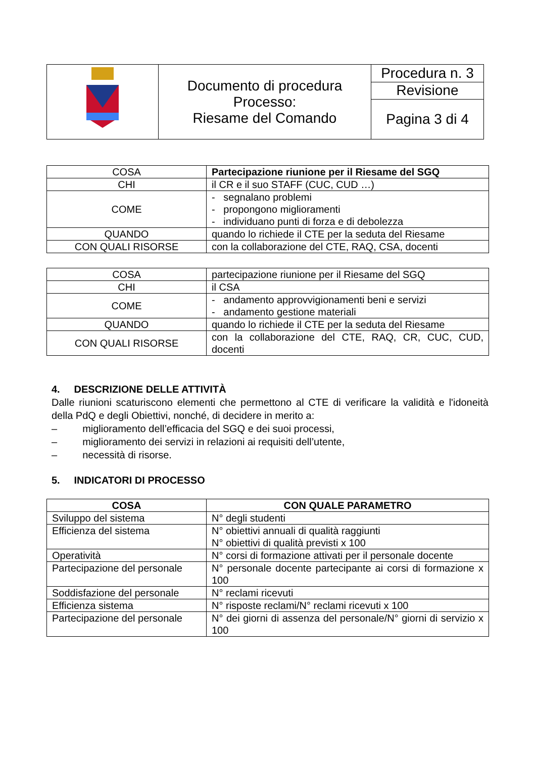| | Documento di procedura Processo: Riesame del Comando | Procedura n. 3 |
| | | Revisione |
| | | Pagina 3 di 4 |
| COSA | Partecipazione riunione per il Riesame del SGQ |
| CHI | il CR e il suo STAFF (CUC, CUD …) |
| COME | - segnalano problemi - propongono miglioramenti - individuano punti di forza e di debolezza |
| QUANDO | quando lo richiede il CTE per la seduta del Riesame |
| CON QUALI RISORSE | con la collaborazione del CTE, RAQ, CSA, docenti |
| COSA | partecipazione riunione per il Riesame del SGQ |
| CHI | il CSA |
| COME | - andamento approvvigionamenti beni e servizi - andamento gestione materiali |
| QUANDO | quando lo richiede il CTE per la seduta del Riesame |
| CON QUALI RISORSE | con la collaborazione del CTE, RAQ, CR, CUC, CUD, docenti |
4. DESCRIZIONE DELLE ATTIVITÀ
Dalle riunioni scaturiscono elementi che permettono al CTE di verificare la validità e l'idoneità della PdQ e degli Obiettivi, nonché, di decidere in merito a:
– miglioramento dell’efficacia del SGQ e dei suoi processi,
– miglioramento dei servizi in relazioni ai requisiti dell’utente,
– necessità di risorse.
5. INDICATORI DI PROCESSO
| COSA | CON QUALE PARAMETRO |
| --- | --- |
| Sviluppo del sistema | N° degli studenti |
| Efficienza del sistema | N° obiettivi annuali di qualità raggiunti N° obiettivi di qualità previsti x 100 |
| Operatività | N° corsi di formazione attivati per il personale docente |
| Partecipazione del personale | N° personale docente partecipante ai corsi di formazione x 100 |
| Soddisfazione del personale | N° reclami ricevuti |
| Efficienza sistema | N° risposte reclami/N° reclami ricevuti x 100 |
| Partecipazione del personale | N° dei giorni di assenza del personale/N° giorni di servizio x 100 |